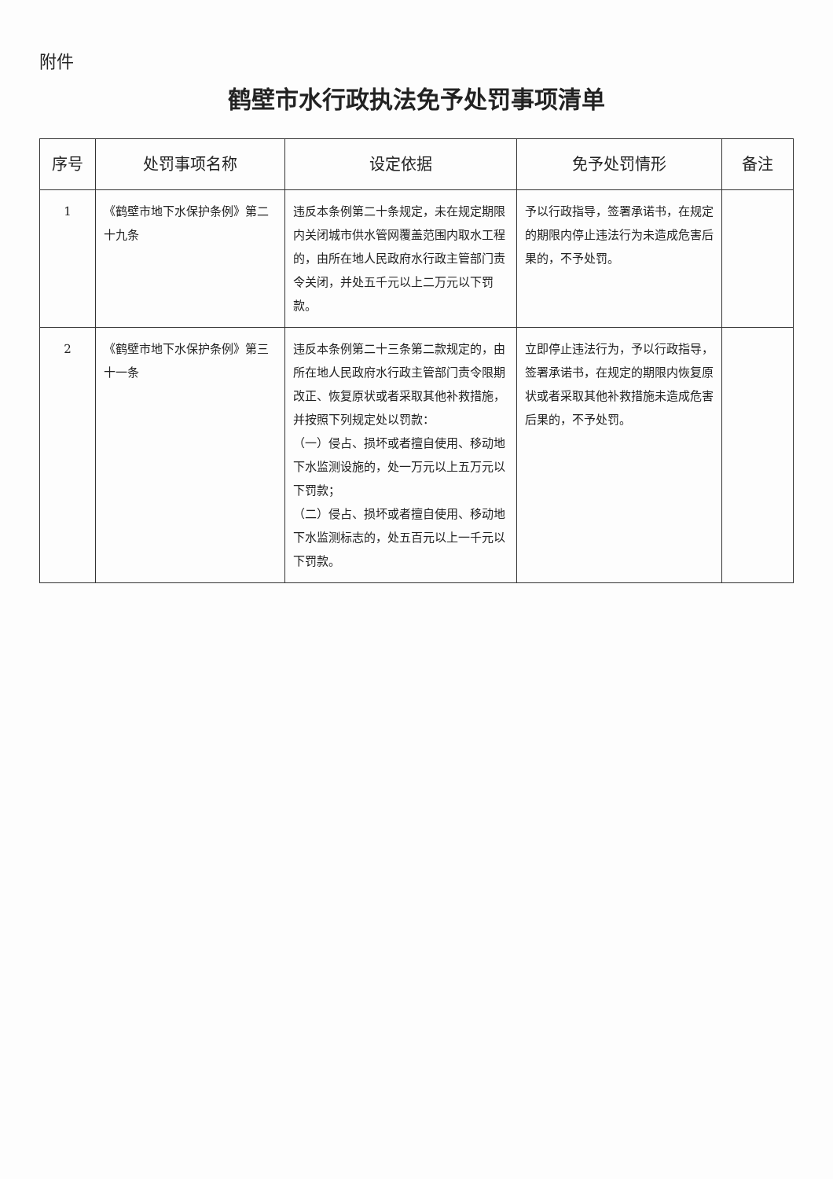附件
鹤壁市水行政执法免予处罚事项清单
| 序号 | 处罚事项名称 | 设定依据 | 免予处罚情形 | 备注 |
| --- | --- | --- | --- | --- |
| 1 | 《鹤壁市地下水保护条例》第二十九条 | 违反本条例第二十条规定，未在规定期限内关闭城市供水管网覆盖范围内取水工程的，由所在地人民政府水行政主管部门责令关闭，并处五千元以上二万元以下罚款。 | 予以行政指导，签署承诺书，在规定的期限内停止违法行为未造成危害后果的，不予处罚。 | |
| 2 | 《鹤壁市地下水保护条例》第三十一条 | 违反本条例第二十三条第二款规定的，由所在地人民政府水行政主管部门责令限期改正、恢复原状或者采取其他补救措施，并按照下列规定处以罚款： （一）侵占、损坏或者擅自使用、移动地下水监测设施的，处一万元以上五万元以下罚款； （二）侵占、损坏或者擅自使用、移动地下水监测标志的，处五百元以上一千元以下罚款。 | 立即停止违法行为，予以行政指导，签署承诺书，在规定的期限内恢复原状或者采取其他补救措施未造成危害后果的，不予处罚。 | |